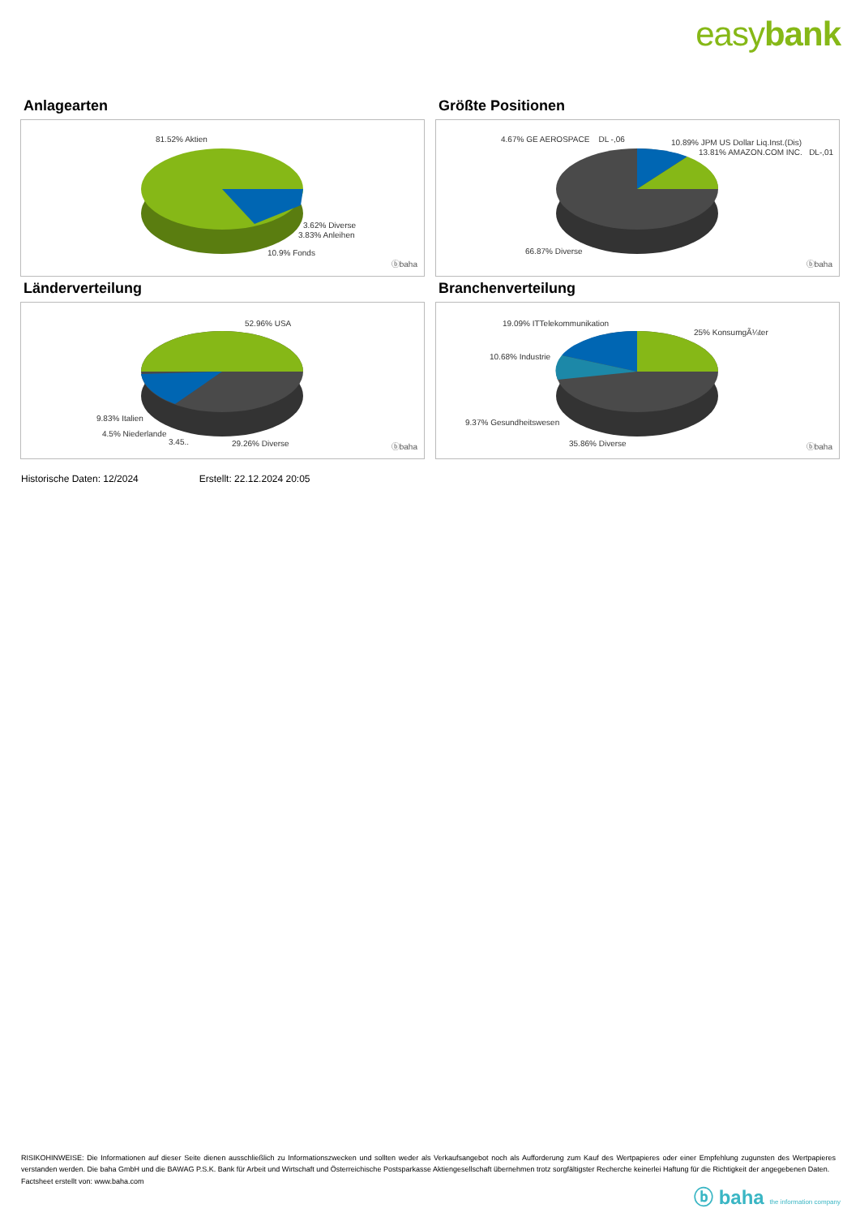easybank
Anlagearten
81.52% Aktien
3.62% Diverse
3.83% Anleihen
10.9% Fonds
ⓑbaha
Größte Positionen
4.67% GE AEROSPACE DL -,06 10.89% JPM US Dollar Liq.Inst.(Dis)
13.81% AMAZON.COM INC. DL-,01
66.87% Diverse
ⓑbaha
Länderverteilung
52.96% USA
9.83% Italien
4.5% Niederlande
3.45.. 29.26% Diverse ⓑbaha
Branchenverteilung
19.09% ITTelekommunikation
25% KonsumgÃ¼ter
10.68% Industrie
9.37% Gesundheitswesen
35.86% Diverse ⓑbaha
Historische Daten: 12/2024 Erstellt: 22.12.2024 20:05
RISIKOHINWEISE: Die Informationen auf dieser Seite dienen ausschließlich zu Informationszwecken und sollten weder als Verkaufsangebot noch als Aufforderung zum Kauf des Wertpapieres oder einer Empfehlung zugunsten des Wertpapieres verstanden werden. Die baha GmbH und die BAWAG P.S.K. Bank für Arbeit und Wirtschaft und Österreichische Postsparkasse Aktiengesellschaft übernehmen trotz sorgfältigster Recherche keinerlei Haftung für die Richtigkeit der angegebenen Daten.
Factsheet erstellt von: www.baha.com
ⓑ baha the information company